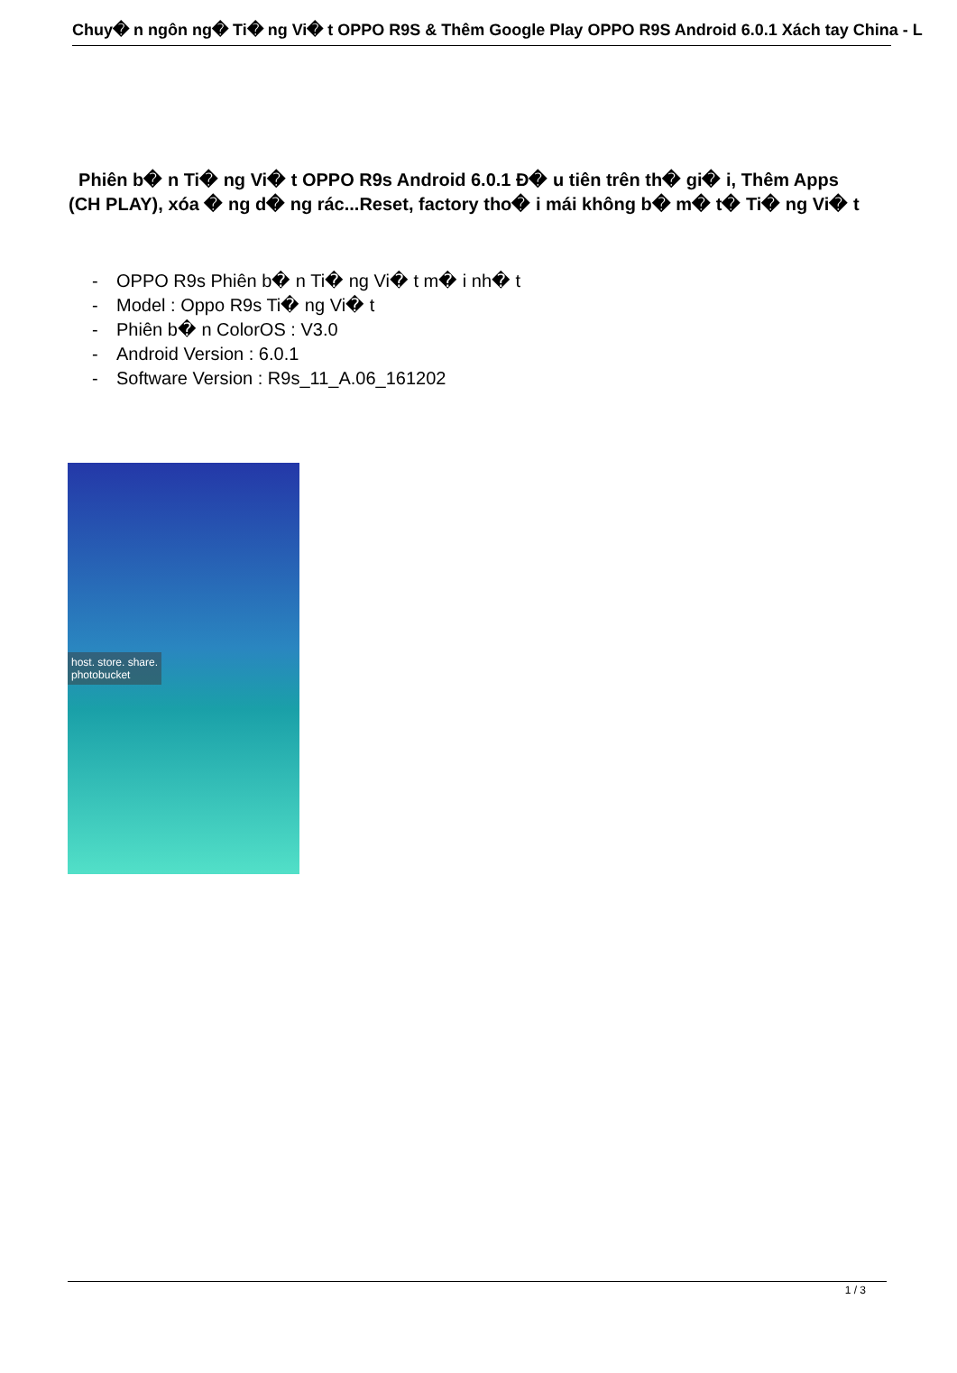Chuy� n ngôn ng� Ti� ng Vi� t OPPO R9S & Thêm Google Play OPPO R9S Android 6.0.1 Xách tay China - L
Phiên b� n Ti� ng Vi� t OPPO R9s Android 6.0.1 Đ� u tiên trên th� gi� i, Thêm Apps (CH PLAY), xóa � ng d� ng rác...Reset, factory tho� i mái không b� m� t� Ti� ng Vi� t
- OPPO R9s Phiên b� n Ti� ng Vi� t m� i nh� t
- Model : Oppo R9s Ti� ng Vi� t
- Phiên b� n ColorOS : V3.0
- Android Version : 6.0.1
- Software Version : R9s_11_A.06_161202
host. store. share.
photobucket
1 / 3